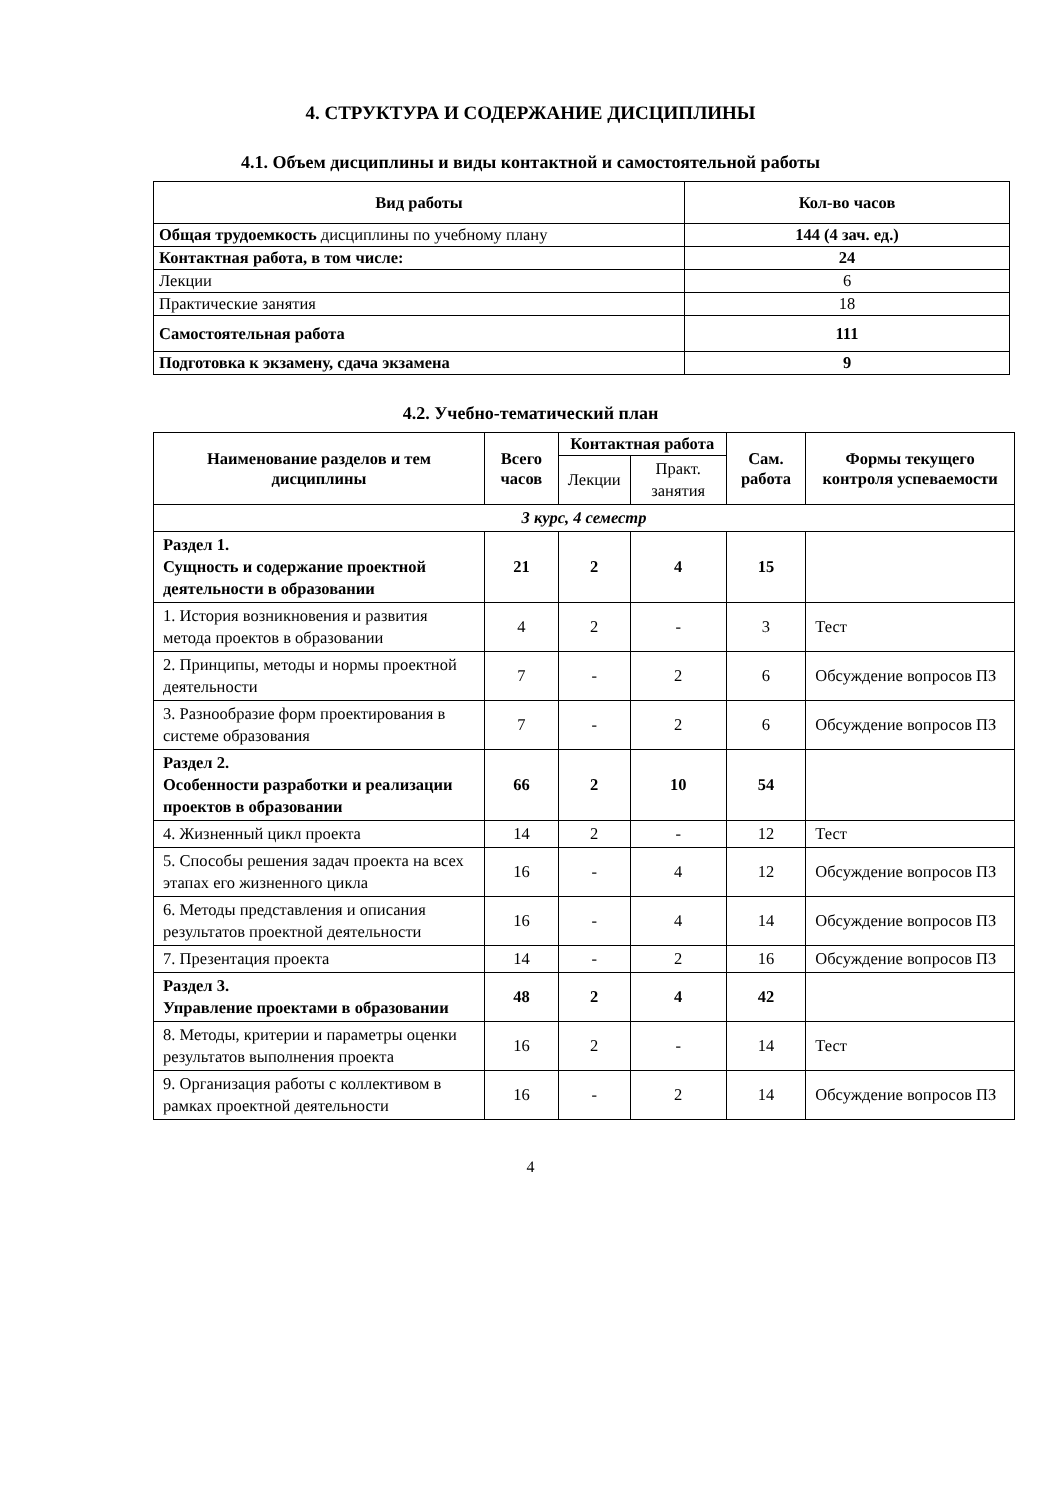4. СТРУКТУРА И СОДЕРЖАНИЕ ДИСЦИПЛИНЫ
4.1. Объем дисциплины и виды контактной и самостоятельной работы
| Вид работы | Кол-во часов |
| --- | --- |
| Общая трудоемкость дисциплины по учебному плану | 144 (4 зач. ед.) |
| Контактная работа, в том числе: | 24 |
| Лекции | 6 |
| Практические занятия | 18 |
| Самостоятельная работа | 111 |
| Подготовка к экзамену, сдача экзамена | 9 |
4.2. Учебно-тематический план
| Наименование разделов и тем дисциплины | Всего часов | Контактная работа | | Сам. работа | Формы текущего контроля успеваемости |
| --- | --- | --- | --- | --- | --- |
| | | Лекции | Практ. занятия | | |
| 3 курс, 4 семестр | | | | | |
| Раздел 1. Сущность и содержание проектной деятельности в образовании | 21 | 2 | 4 | 15 | |
| 1. История возникновения и развития метода проектов в образовании | 4 | 2 | - | 3 | Тест |
| 2. Принципы, методы и нормы проектной деятельности | 7 | - | 2 | 6 | Обсуждение вопросов ПЗ |
| 3. Разнообразие форм проектирования в системе образования | 7 | - | 2 | 6 | Обсуждение вопросов ПЗ |
| Раздел 2. Особенности разработки и реализации проектов в образовании | 66 | 2 | 10 | 54 | |
| 4. Жизненный цикл проекта | 14 | 2 | - | 12 | Тест |
| 5. Способы решения задач проекта на всех этапах его жизненного цикла | 16 | - | 4 | 12 | Обсуждение вопросов ПЗ |
| 6. Методы представления и описания результатов проектной деятельности | 16 | - | 4 | 14 | Обсуждение вопросов ПЗ |
| 7. Презентация проекта | 14 | - | 2 | 16 | Обсуждение вопросов ПЗ |
| Раздел 3. Управление проектами в образовании | 48 | 2 | 4 | 42 | |
| 8. Методы, критерии и параметры оценки результатов выполнения проекта | 16 | 2 | - | 14 | Тест |
| 9. Организация работы с коллективом в рамках проектной деятельности | 16 | - | 2 | 14 | Обсуждение вопросов ПЗ |
4